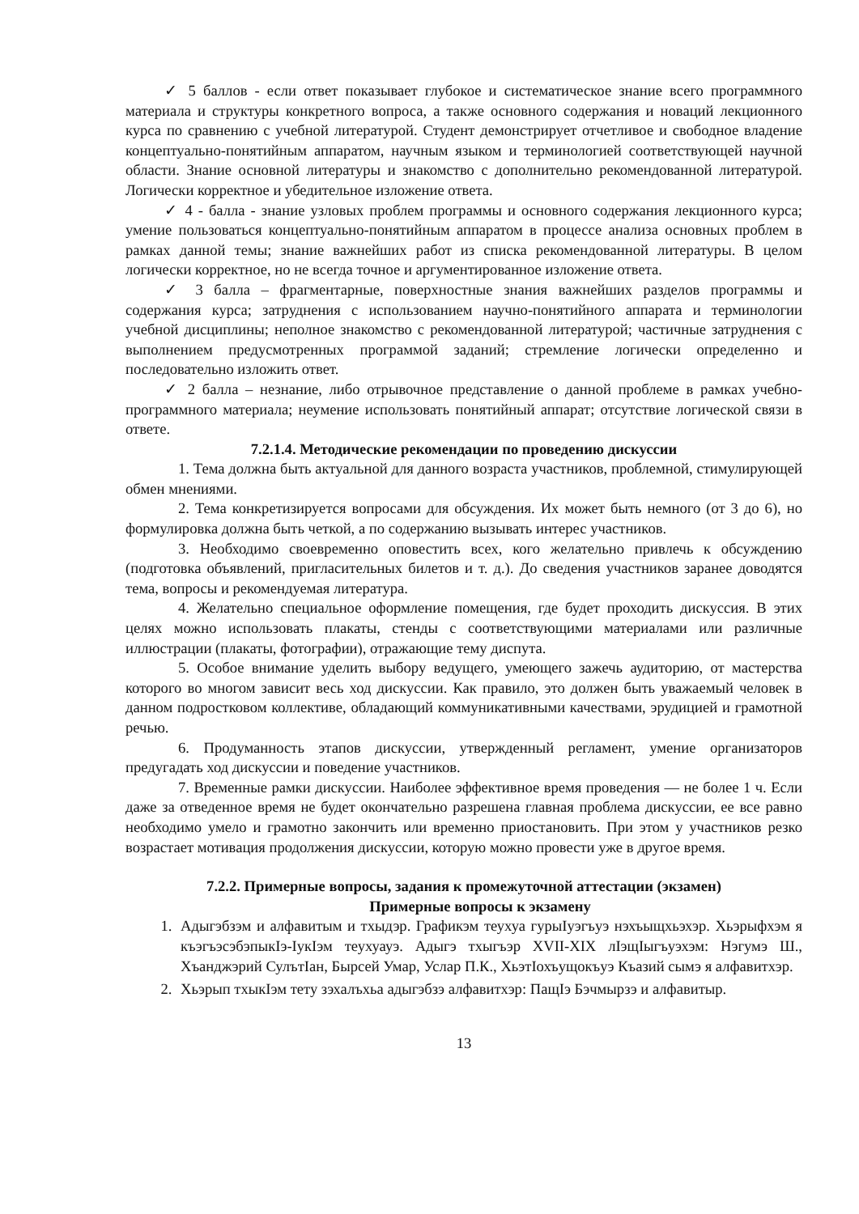✓ 5 баллов - если ответ показывает глубокое и систематическое знание всего программного материала и структуры конкретного вопроса, а также основного содержания и новаций лекционного курса по сравнению с учебной литературой. Студент демонстрирует отчетливое и свободное владение концептуально-понятийным аппаратом, научным языком и терминологией соответствующей научной области. Знание основной литературы и знакомство с дополнительно рекомендованной литературой. Логически корректное и убедительное изложение ответа.
✓ 4 - балла - знание узловых проблем программы и основного содержания лекционного курса; умение пользоваться концептуально-понятийным аппаратом в процессе анализа основных проблем в рамках данной темы; знание важнейших работ из списка рекомендованной литературы. В целом логически корректное, но не всегда точное и аргументированное изложение ответа.
✓ 3 балла – фрагментарные, поверхностные знания важнейших разделов программы и содержания курса; затруднения с использованием научно-понятийного аппарата и терминологии учебной дисциплины; неполное знакомство с рекомендованной литературой; частичные затруднения с выполнением предусмотренных программой заданий; стремление логически определенно и последовательно изложить ответ.
✓ 2 балла – незнание, либо отрывочное представление о данной проблеме в рамках учебно-программного материала; неумение использовать понятийный аппарат; отсутствие логической связи в ответе.
7.2.1.4. Методические рекомендации по проведению дискуссии
1. Тема должна быть актуальной для данного возраста участников, проблемной, стимулирующей обмен мнениями.
2. Тема конкретизируется вопросами для обсуждения. Их может быть немного (от 3 до 6), но формулировка должна быть четкой, а по содержанию вызывать интерес участников.
3. Необходимо своевременно оповестить всех, кого желательно привлечь к обсуждению (подготовка объявлений, пригласительных билетов и т. д.). До сведения участников заранее доводятся тема, вопросы и рекомендуемая литература.
4. Желательно специальное оформление помещения, где будет проходить дискуссия. В этих целях можно использовать плакаты, стенды с соответствующими материалами или различные иллюстрации (плакаты, фотографии), отражающие тему диспута.
5. Особое внимание уделить выбору ведущего, умеющего зажечь аудиторию, от мастерства которого во многом зависит весь ход дискуссии. Как правило, это должен быть уважаемый человек в данном подростковом коллективе, обладающий коммуникативными качествами, эрудицией и грамотной речью.
6. Продуманность этапов дискуссии, утвержденный регламент, умение организаторов предугадать ход дискуссии и поведение участников.
7. Временные рамки дискуссии. Наиболее эффективное время проведения — не более 1 ч. Если даже за отведенное время не будет окончательно разрешена главная проблема дискуссии, ее все равно необходимо умело и грамотно закончить или временно приостановить. При этом у участников резко возрастает мотивация продолжения дискуссии, которую можно провести уже в другое время.
7.2.2. Примерные вопросы, задания к промежуточной аттестации (экзамен)
Примерные вопросы к экзамену
1. Адыгэбзэм и алфавитым и тхыдэр. Графикэм теухуа гурыIуэгъуэ нэхъыщхьэхэр. Хьэрыфхэм я къэгъэсэбэпыкIэ-IукIэм теухуауэ. Адыгэ тхыгъэр XVII-XIX лIэщIыгъуэхэм: Нэгумэ Ш., Хъанджэрий СулътIан, Бырсей Умар, Услар П.К., ХьэтIохъущокъуэ Къазий сымэ я алфавитхэр.
2. Хьэрып тхыкIэм тету зэхалъхьа адыгэбзэ алфавитхэр: ПащIэ Бэчмырзэ и алфавитыр.
13